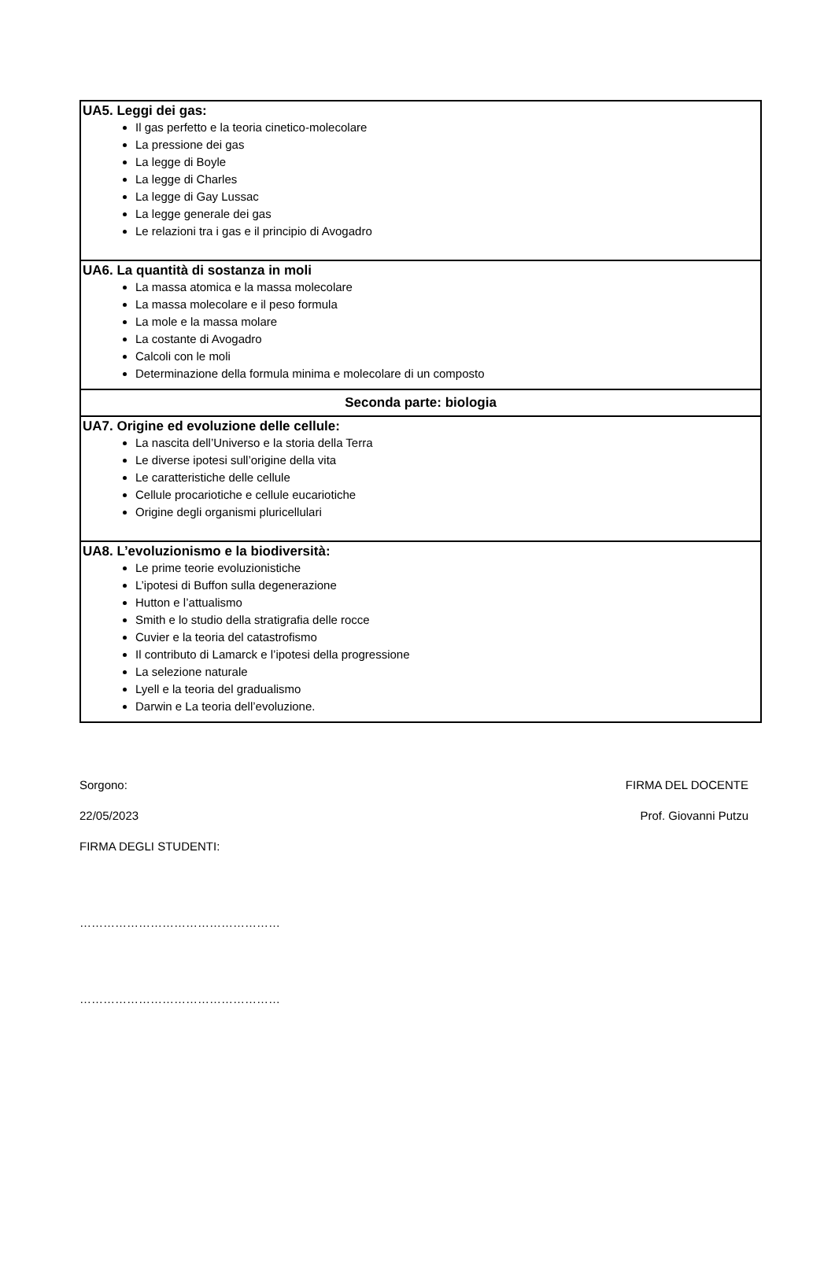| UA5. Leggi dei gas: Il gas perfetto e la teoria cinetico-molecolare La pressione dei gas La legge di Boyle La legge di Charles La legge di Gay Lussac La legge generale dei gas Le relazioni tra i gas e il principio di Avogadro |
| UA6. La quantità di sostanza in moli La massa atomica e la massa molecolare La massa molecolare e il peso formula La mole e la massa molare La costante di Avogadro Calcoli con le moli Determinazione della formula minima e molecolare di un composto |
| Seconda parte: biologia |
| UA7. Origine ed evoluzione delle cellule: La nascita dell’Universo e la storia della Terra Le diverse ipotesi sull’origine della vita Le caratteristiche delle cellule Cellule procariotiche e cellule eucariotiche Origine degli organismi pluricellulari |
| UA8. L’evoluzionismo e la biodiversità: Le prime teorie evoluzionistiche L’ipotesi di Buffon sulla degenerazione Hutton e l’attualismo Smith e lo studio della stratigrafia delle rocce Cuvier e la teoria del catastrofismo Il contributo di Lamarck e l’ipotesi della progressione La selezione naturale Lyell e la teoria del gradualismo Darwin e La teoria dell’evoluzione. |
Sorgono: FIRMA DEL DOCENTE
22/05/2023 Prof. Giovanni Putzu
FIRMA DEGLI STUDENTI:
……………………………………………
……………………………………………